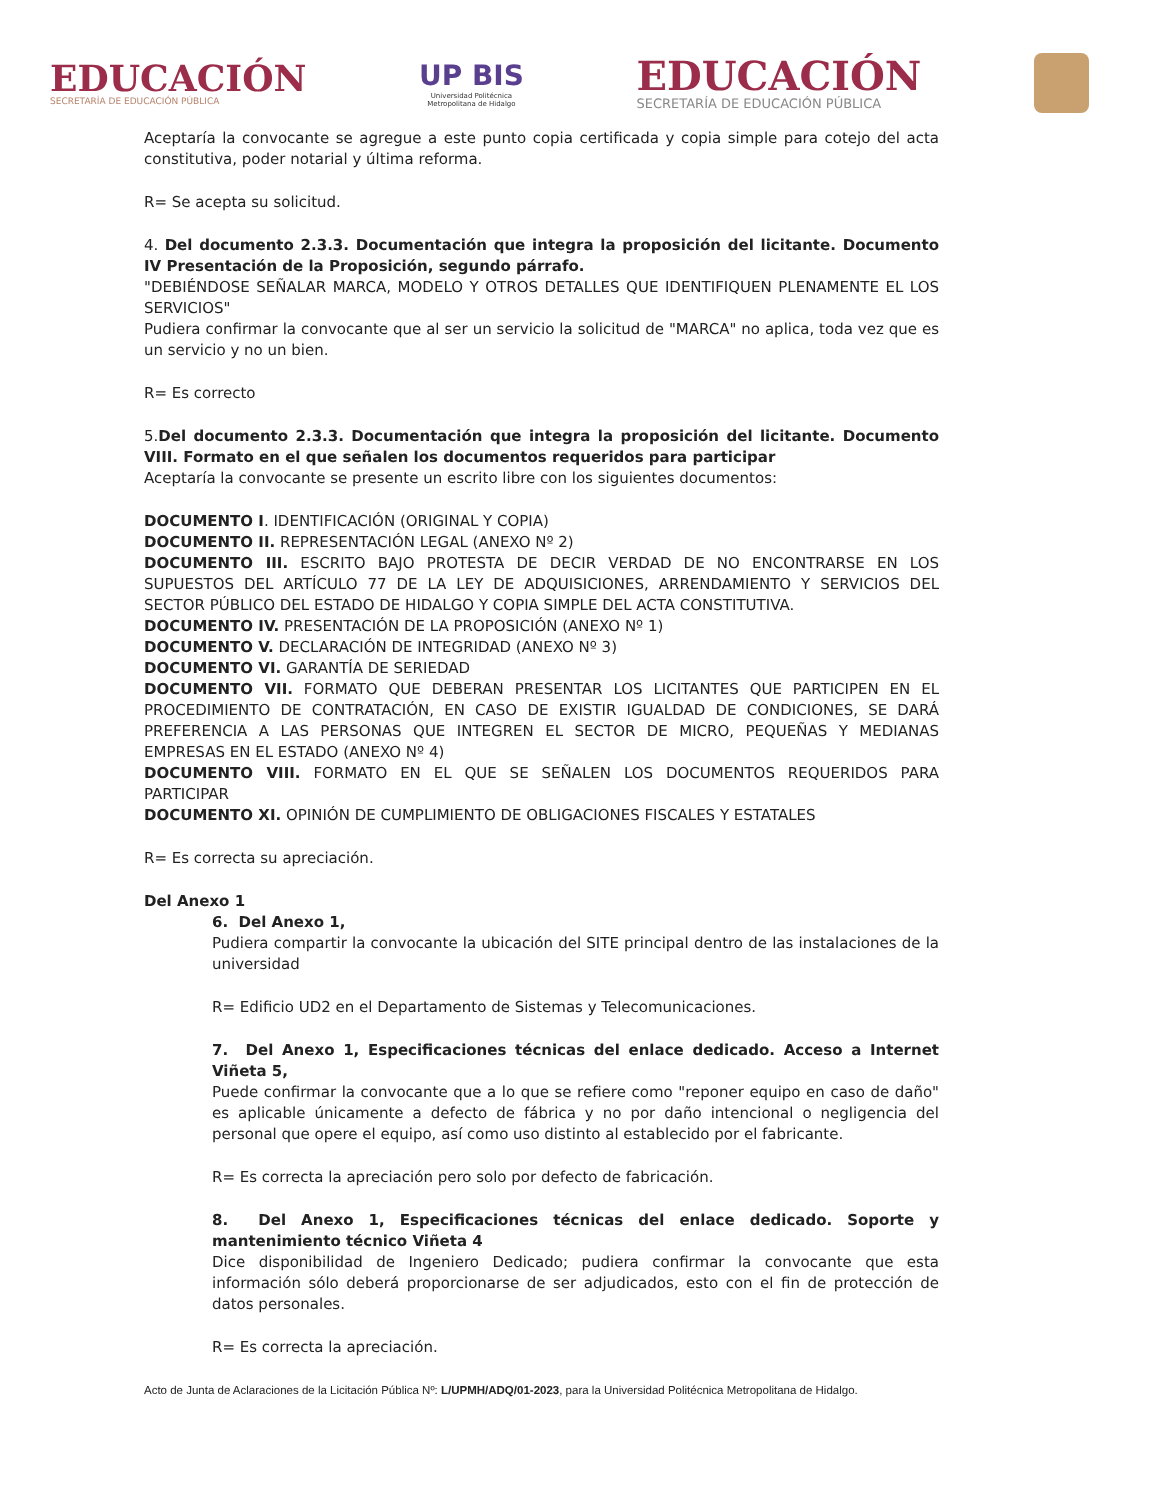EDUCACIÓN
SECRETARÍA DE EDUCACIÓN PÚBLICA
UP BIS
Universidad Politécnica
Metropolitana de Hidalgo
EDUCACIÓN
SECRETARÍA DE EDUCACIÓN PÚBLICA
Aceptaría la convocante se agregue a este punto copia certificada y copia simple para cotejo del acta constitutiva, poder notarial y última reforma.
R= Se acepta su solicitud.
4. Del documento 2.3.3. Documentación que integra la proposición del licitante. Documento IV Presentación de la Proposición, segundo párrafo.
"DEBIÉNDOSE SEÑALAR MARCA, MODELO Y OTROS DETALLES QUE IDENTIFIQUEN PLENAMENTE EL LOS SERVICIOS"
Pudiera confirmar la convocante que al ser un servicio la solicitud de "MARCA" no aplica, toda vez que es un servicio y no un bien.
R= Es correcto
5.Del documento 2.3.3. Documentación que integra la proposición del licitante. Documento VIII. Formato en el que señalen los documentos requeridos para participar
Aceptaría la convocante se presente un escrito libre con los siguientes documentos:
DOCUMENTO I. IDENTIFICACIÓN (ORIGINAL Y COPIA)
DOCUMENTO II. REPRESENTACIÓN LEGAL (ANEXO Nº 2)
DOCUMENTO III. ESCRITO BAJO PROTESTA DE DECIR VERDAD DE NO ENCONTRARSE EN LOS SUPUESTOS DEL ARTÍCULO 77 DE LA LEY DE ADQUISICIONES, ARRENDAMIENTO Y SERVICIOS DEL SECTOR PÚBLICO DEL ESTADO DE HIDALGO Y COPIA SIMPLE DEL ACTA CONSTITUTIVA.
DOCUMENTO IV. PRESENTACIÓN DE LA PROPOSICIÓN (ANEXO Nº 1)
DOCUMENTO V. DECLARACIÓN DE INTEGRIDAD (ANEXO Nº 3)
DOCUMENTO VI. GARANTÍA DE SERIEDAD
DOCUMENTO VII. FORMATO QUE DEBERAN PRESENTAR LOS LICITANTES QUE PARTICIPEN EN EL PROCEDIMIENTO DE CONTRATACIÓN, EN CASO DE EXISTIR IGUALDAD DE CONDICIONES, SE DARÁ PREFERENCIA A LAS PERSONAS QUE INTEGREN EL SECTOR DE MICRO, PEQUEÑAS Y MEDIANAS EMPRESAS EN EL ESTADO (ANEXO Nº 4)
DOCUMENTO VIII. FORMATO EN EL QUE SE SEÑALEN LOS DOCUMENTOS REQUERIDOS PARA PARTICIPAR
DOCUMENTO XI. OPINIÓN DE CUMPLIMIENTO DE OBLIGACIONES FISCALES Y ESTATALES
R= Es correcta su apreciación.
Del Anexo 1
6. Del Anexo 1,
Pudiera compartir la convocante la ubicación del SITE principal dentro de las instalaciones de la universidad
R= Edificio UD2 en el Departamento de Sistemas y Telecomunicaciones.
7. Del Anexo 1, Especificaciones técnicas del enlace dedicado. Acceso a Internet Viñeta 5,
Puede confirmar la convocante que a lo que se refiere como "reponer equipo en caso de daño" es aplicable únicamente a defecto de fábrica y no por daño intencional o negligencia del personal que opere el equipo, así como uso distinto al establecido por el fabricante.
R= Es correcta la apreciación pero solo por defecto de fabricación.
8. Del Anexo 1, Especificaciones técnicas del enlace dedicado. Soporte y mantenimiento técnico Viñeta 4
Dice disponibilidad de Ingeniero Dedicado; pudiera confirmar la convocante que esta información sólo deberá proporcionarse de ser adjudicados, esto con el fin de protección de datos personales.
R= Es correcta la apreciación.
Acto de Junta de Aclaraciones de la Licitación Pública Nº: L/UPMH/ADQ/01-2023, para la Universidad Politécnica Metropolitana de Hidalgo.